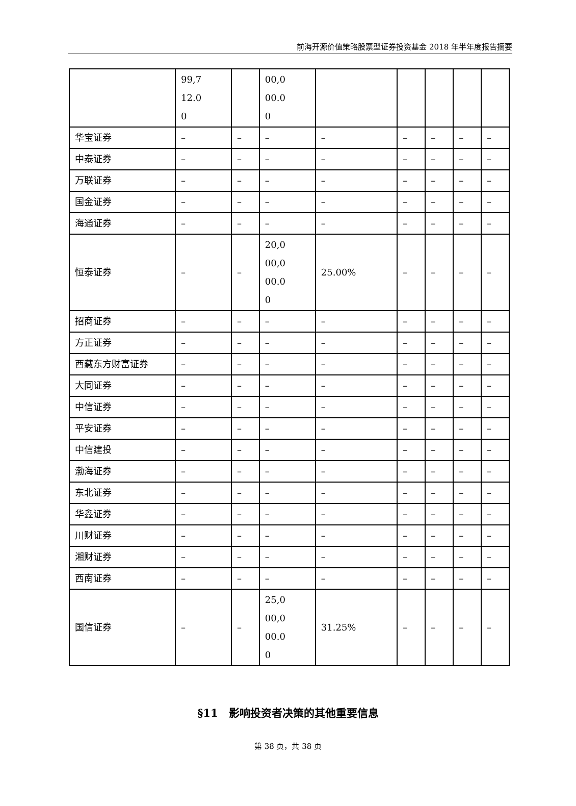前海开源价值策略股票型证券投资基金 2018 年半年度报告摘要
| | 99,7 12.0 0 | | 00,0 00.0 0 | | | | | |
| 华宝证券 | – | – | – | – | – | – | – | – |
| 中泰证券 | – | – | – | – | – | – | – | – |
| 万联证券 | – | – | – | – | – | – | – | – |
| 国金证券 | – | – | – | – | – | – | – | – |
| 海通证券 | – | – | – | – | – | – | – | – |
| 恒泰证券 | – | – | 20,0 00,0 00.0 0 | 25.00% | – | – | – | – |
| 招商证券 | – | – | – | – | – | – | – | – |
| 方正证券 | – | – | – | – | – | – | – | – |
| 西藏东方财富证券 | – | – | – | – | – | – | – | – |
| 大同证券 | – | – | – | – | – | – | – | – |
| 中信证券 | – | – | – | – | – | – | – | – |
| 平安证券 | – | – | – | – | – | – | – | – |
| 中信建投 | – | – | – | – | – | – | – | – |
| 渤海证券 | – | – | – | – | – | – | – | – |
| 东北证券 | – | – | – | – | – | – | – | – |
| 华鑫证券 | – | – | – | – | – | – | – | – |
| 川财证券 | – | – | – | – | – | – | – | – |
| 湘财证券 | – | – | – | – | – | – | – | – |
| 西南证券 | – | – | – | – | – | – | – | – |
| 国信证券 | – | – | 25,0 00,0 00.0 0 | 31.25% | – | – | – | – |
§11　影响投资者决策的其他重要信息
第 38 页，共 38 页